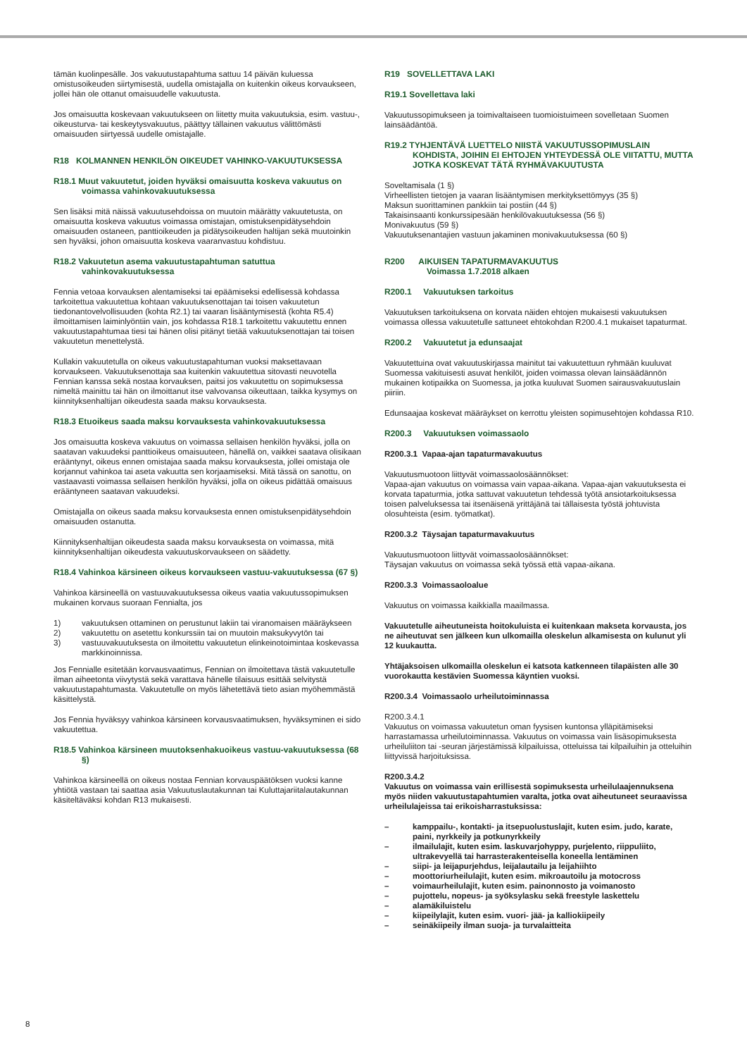tämän kuolinpesälle. Jos vakuutustapahtuma sattuu 14 päivän kuluessa omistusoikeuden siirtymisestä, uudella omistajalla on kuitenkin oikeus korvaukseen, jollei hän ole ottanut omaisuudelle vakuutusta.
Jos omaisuutta koskevaan vakuutukseen on liitetty muita vakuutuksia, esim. vastuu-, oikeusturva- tai keskeytysvakuutus, päättyy tällainen vakuutus välittömästi omaisuuden siirtyessä uudelle omistajalle.
R18 KOLMANNEN HENKILÖN OIKEUDET VAHINKO-VAKUUTUKSESSA
R18.1 Muut vakuutetut, joiden hyväksi omaisuutta koskeva vakuutus on voimassa vahinkovakuutuksessa
Sen lisäksi mitä näissä vakuutusehdoissa on muutoin määrätty vakuutetusta, on omaisuutta koskeva vakuutus voimassa omistajan, omistuksenpidätysehdoin omaisuuden ostaneen, panttioikeuden ja pidätysoikeuden haltijan sekä muutoinkin sen hyväksi, johon omaisuutta koskeva vaaranvastuu kohdistuu.
R18.2 Vakuutetun asema vakuutustapahtuman satuttua vahinkovakuutuksessa
Fennia vetoaa korvauksen alentamiseksi tai epäämiseksi edellisessä kohdassa tarkoitettua vakuutettua kohtaan vakuutuksenottajan tai toisen vakuutetun tiedonantovelvollisuuden (kohta R2.1) tai vaaran lisääntymisestä (kohta R5.4) ilmoittamisen laiminlyöntiin vain, jos kohdassa R18.1 tarkoitettu vakuutettu ennen vakuutustapahtumaa tiesi tai hänen olisi pitänyt tietää vakuutuksenottajan tai toisen vakuutetun menettelystä.
Kullakin vakuutetulla on oikeus vakuutustapahtuman vuoksi maksettavaan korvaukseen. Vakuutuksenottaja saa kuitenkin vakuutettua sitovasti neuvotella Fennian kanssa sekä nostaa korvauksen, paitsi jos vakuutettu on sopimuksessa nimeltä mainittu tai hän on ilmoittanut itse valvovansa oikeuttaan, taikka kysymys on kiinnityksenhaltijan oikeudesta saada maksu korvauksesta.
R18.3 Etuoikeus saada maksu korvauksesta vahinkovakuutuksessa
Jos omaisuutta koskeva vakuutus on voimassa sellaisen henkilön hyväksi, jolla on saatavan vakuudeksi panttioikeus omaisuuteen, hänellä on, vaikkei saatava olisikaan erääntynyt, oikeus ennen omistajaa saada maksu korvauksesta, jollei omistaja ole korjannut vahinkoa tai aseta vakuutta sen korjaamiseksi. Mitä tässä on sanottu, on vastaavasti voimassa sellaisen henkilön hyväksi, jolla on oikeus pidättää omaisuus erääntyneen saatavan vakuudeksi.
Omistajalla on oikeus saada maksu korvauksesta ennen omistuksenpidätysehdoin omaisuuden ostanutta.
Kiinnityksenhaltijan oikeudesta saada maksu korvauksesta on voimassa, mitä kiinnityksenhaltijan oikeudesta vakuutuskorvaukseen on säädetty.
R18.4 Vahinkoa kärsineen oikeus korvaukseen vastuu-vakuutuksessa (67 §)
Vahinkoa kärsineellä on vastuuvakuutuksessa oikeus vaatia vakuutussopimuksen mukainen korvaus suoraan Fennialta, jos
1) vakuutuksen ottaminen on perustunut lakiin tai viranomaisen määräykseen
2) vakuutettu on asetettu konkurssiin tai on muutoin maksukyvytön tai
3) vastuuvakuutuksesta on ilmoitettu vakuutetun elinkeinotoimintaa koskevassa markkinoinnissa.
Jos Fennialle esitetään korvausvaatimus, Fennian on ilmoitettava tästä vakuutetulle ilman aiheetonta viivytystä sekä varattava hänelle tilaisuus esittää selvitystä vakuutustapahtumasta. Vakuutetulle on myös lähetettävä tieto asian myöhemmästä käsittelystä.
Jos Fennia hyväksyy vahinkoa kärsineen korvausvaatimuksen, hyväksyminen ei sido vakuutettua.
R18.5 Vahinkoa kärsineen muutoksenhakuoikeus vastuu-vakuutuksessa (68 §)
Vahinkoa kärsineellä on oikeus nostaa Fennian korvauspäätöksen vuoksi kanne yhtiötä vastaan tai saattaa asia Vakuutuslautakunnan tai Kuluttajariitalautakunnan käsiteltäväksi kohdan R13 mukaisesti.
R19 SOVELLETTAVA LAKI
R19.1 Sovellettava laki
Vakuutussopimukseen ja toimivaltaiseen tuomioistuimeen sovelletaan Suomen lainsäädäntöä.
R19.2 TYHJENTÄVÄ LUETTELO NIISTÄ VAKUUTUSSOPIMUSLAIN KOHDISTA, JOIHIN EI EHTOJEN YHTEYDESSÄ OLE VIITATTU, MUTTA JOTKA KOSKEVAT TÄTÄ RYHMÄVAKUUTUSTA
Soveltamisala (1 §)
Virheellisten tietojen ja vaaran lisääntymisen merkityksettömyys (35 §)
Maksun suorittaminen pankkiin tai postiin (44 §)
Takaisinsaanti konkurssipesään henkilövakuutuksessa (56 §)
Monivakuutus (59 §)
Vakuutuksenantajien vastuun jakaminen monivakuutuksessa (60 §)
R200 AIKUISEN TAPATURMAVAKUUTUS
Voimassa 1.7.2018 alkaen
R200.1 Vakuutuksen tarkoitus
Vakuutuksen tarkoituksena on korvata näiden ehtojen mukaisesti vakuutuksen voimassa ollessa vakuutetulle sattuneet ehtokohdan R200.4.1 mukaiset tapaturmat.
R200.2 Vakuutetut ja edunsaajat
Vakuutettuina ovat vakuutuskirjassa mainitut tai vakuutettuun ryhmään kuuluvat Suomessa vakituisesti asuvat henkilöt, joiden voimassa olevan lainsäädännön mukainen kotipaikka on Suomessa, ja jotka kuuluvat Suomen sairausvakuutuslain piiriin.
Edunsaajaa koskevat määräykset on kerrottu yleisten sopimusehtojen kohdassa R10.
R200.3 Vakuutuksen voimassaolo
R200.3.1 Vapaa-ajan tapaturmavakuutus
Vakuutusmuotoon liittyvät voimassaolosäännökset:
Vapaa-ajan vakuutus on voimassa vain vapaa-aikana. Vapaa-ajan vakuutuksesta ei korvata tapaturmia, jotka sattuvat vakuutetun tehdessä työtä ansiotarkoituksessa toisen palveluksessa tai itsenäisenä yrittäjänä tai tällaisesta työstä johtuvista olosuhteista (esim. työmatkat).
R200.3.2 Täysajan tapaturmavakuutus
Vakuutusmuotoon liittyvät voimassaolosäännökset:
Täysajan vakuutus on voimassa sekä työssä että vapaa-aikana.
R200.3.3 Voimassaoloalue
Vakuutus on voimassa kaikkialla maailmassa.
Vakuutetulle aiheutuneista hoitokuluista ei kuitenkaan makseta korvausta, jos ne aiheutuvat sen jälkeen kun ulkomailla oleskelun alkamisesta on kulunut yli 12 kuukautta.
Yhtäjaksoisen ulkomailla oleskelun ei katsota katkenneen tilapäisten alle 30 vuorokautta kestävien Suomessa käyntien vuoksi.
R200.3.4 Voimassaolo urheilutoiminnassa
R200.3.4.1
Vakuutus on voimassa vakuutetun oman fyysisen kuntonsa ylläpitämiseksi harrastamassa urheilutoiminnassa. Vakuutus on voimassa vain lisäsopimuksesta urheiluliiton tai -seuran järjestämissä kilpailuissa, otteluissa tai kilpailuihin ja otteluihin liittyvissä harjoituksissa.
R200.3.4.2
Vakuutus on voimassa vain erillisestä sopimuksesta urheilulaajennuksena myös niiden vakuutustapahtumien varalta, jotka ovat aiheutuneet seuraavissa urheilulajeissa tai erikoisharrastuksissa:
– kamppailu-, kontakti- ja itsepuolustuslajit, kuten esim. judo, karate, paini, nyrkkeily ja potkunyrkkeily
– ilmailulajit, kuten esim. laskuvarjohyppy, purjelento, riippuliito, ultrakevyellä tai harrasterakenteisella koneella lentäminen
– siipi- ja leijapurjehdus, leijalautailu ja leijahiihto
– moottoriurheilulajit, kuten esim. mikroautoilu ja motocross
– voimaurheilulajit, kuten esim. painonnosto ja voimanosto
– pujottelu, nopeus- ja syöksylasku sekä freestyle laskettelu
– alamäkiluistelu
– kiipeilylajit, kuten esim. vuori- jää- ja kalliokiipeily
– seinäkiipeily ilman suoja- ja turvalaitteita
8